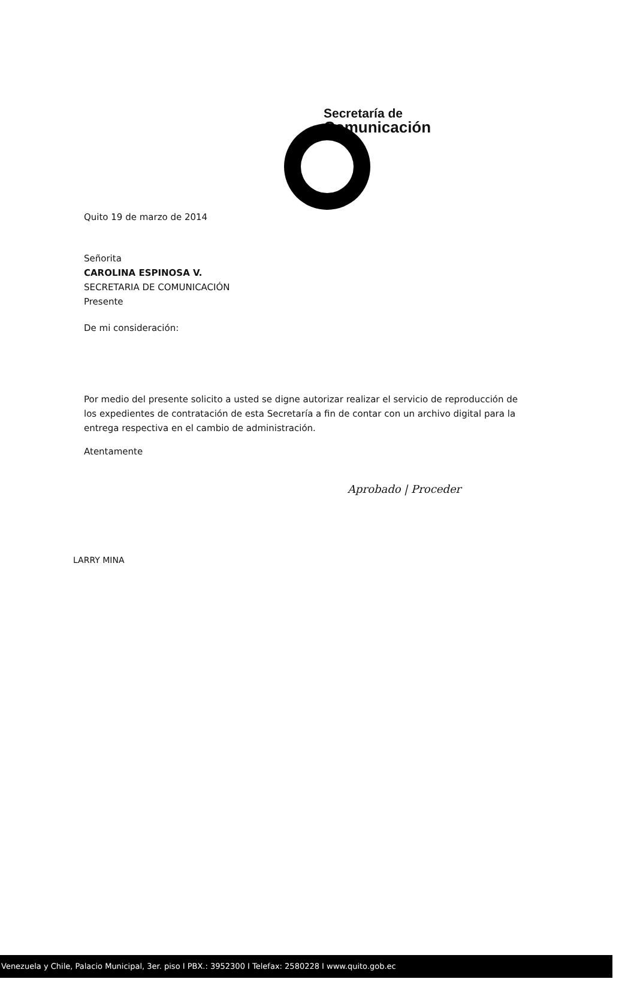Secretaría de
Comunicación
Quito 19 de marzo de 2014
Señorita
CAROLINA ESPINOSA V.
SECRETARIA DE COMUNICACIÓN
Presente
De mi consideración:
Por medio del presente solicito a usted se digne autorizar realizar el servicio de reproducción de los expedientes de contratación de esta Secretaría a fin de contar con un archivo digital para la entrega respectiva en el cambio de administración.
Atentamente
Aprobado | Proceder
LARRY MINA
Venezuela y Chile, Palacio Municipal, 3er. piso I PBX.: 3952300 I Telefax: 2580228 I www.quito.gob.ec